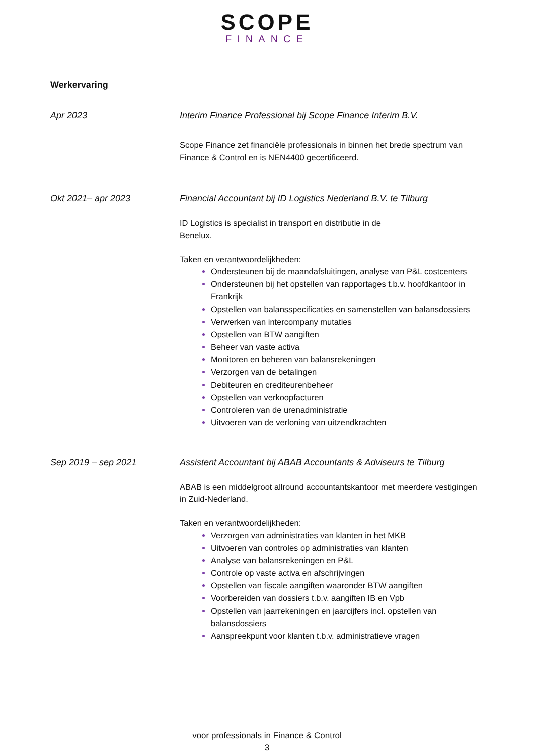SCOPE
FINANCE
Werkervaring
Apr 2023 Interim Finance Professional bij Scope Finance Interim B.V.
Scope Finance zet financiële professionals in binnen het brede spectrum van Finance & Control en is NEN4400 gecertificeerd.
Okt 2021– apr 2023 Financial Accountant bij ID Logistics Nederland B.V. te Tilburg
ID Logistics is specialist in transport en distributie in de
Benelux.
Taken en verantwoordelijkheden:
Ondersteunen bij de maandafsluitingen, analyse van P&L costcenters
Ondersteunen bij het opstellen van rapportages t.b.v. hoofdkantoor in Frankrijk
Opstellen van balansspecificaties en samenstellen van balansdossiers
Verwerken van intercompany mutaties
Opstellen van BTW aangiften
Beheer van vaste activa
Monitoren en beheren van balansrekeningen
Verzorgen van de betalingen
Debiteuren en crediteurenbeheer
Opstellen van verkoopfacturen
Controleren van de urenadministratie
Uitvoeren van de verloning van uitzendkrachten
Sep 2019 – sep 2021 Assistent Accountant bij ABAB Accountants & Adviseurs te Tilburg
ABAB is een middelgroot allround accountantskantoor met meerdere vestigingen in Zuid-Nederland.
Taken en verantwoordelijkheden:
Verzorgen van administraties van klanten in het MKB
Uitvoeren van controles op administraties van klanten
Analyse van balansrekeningen en P&L
Controle op vaste activa en afschrijvingen
Opstellen van fiscale aangiften waaronder BTW aangiften
Voorbereiden van dossiers t.b.v. aangiften IB en Vpb
Opstellen van jaarrekeningen en jaarcijfers incl. opstellen van balansdossiers
Aanspreekpunt voor klanten t.b.v. administratieve vragen
voor professionals in Finance & Control
3